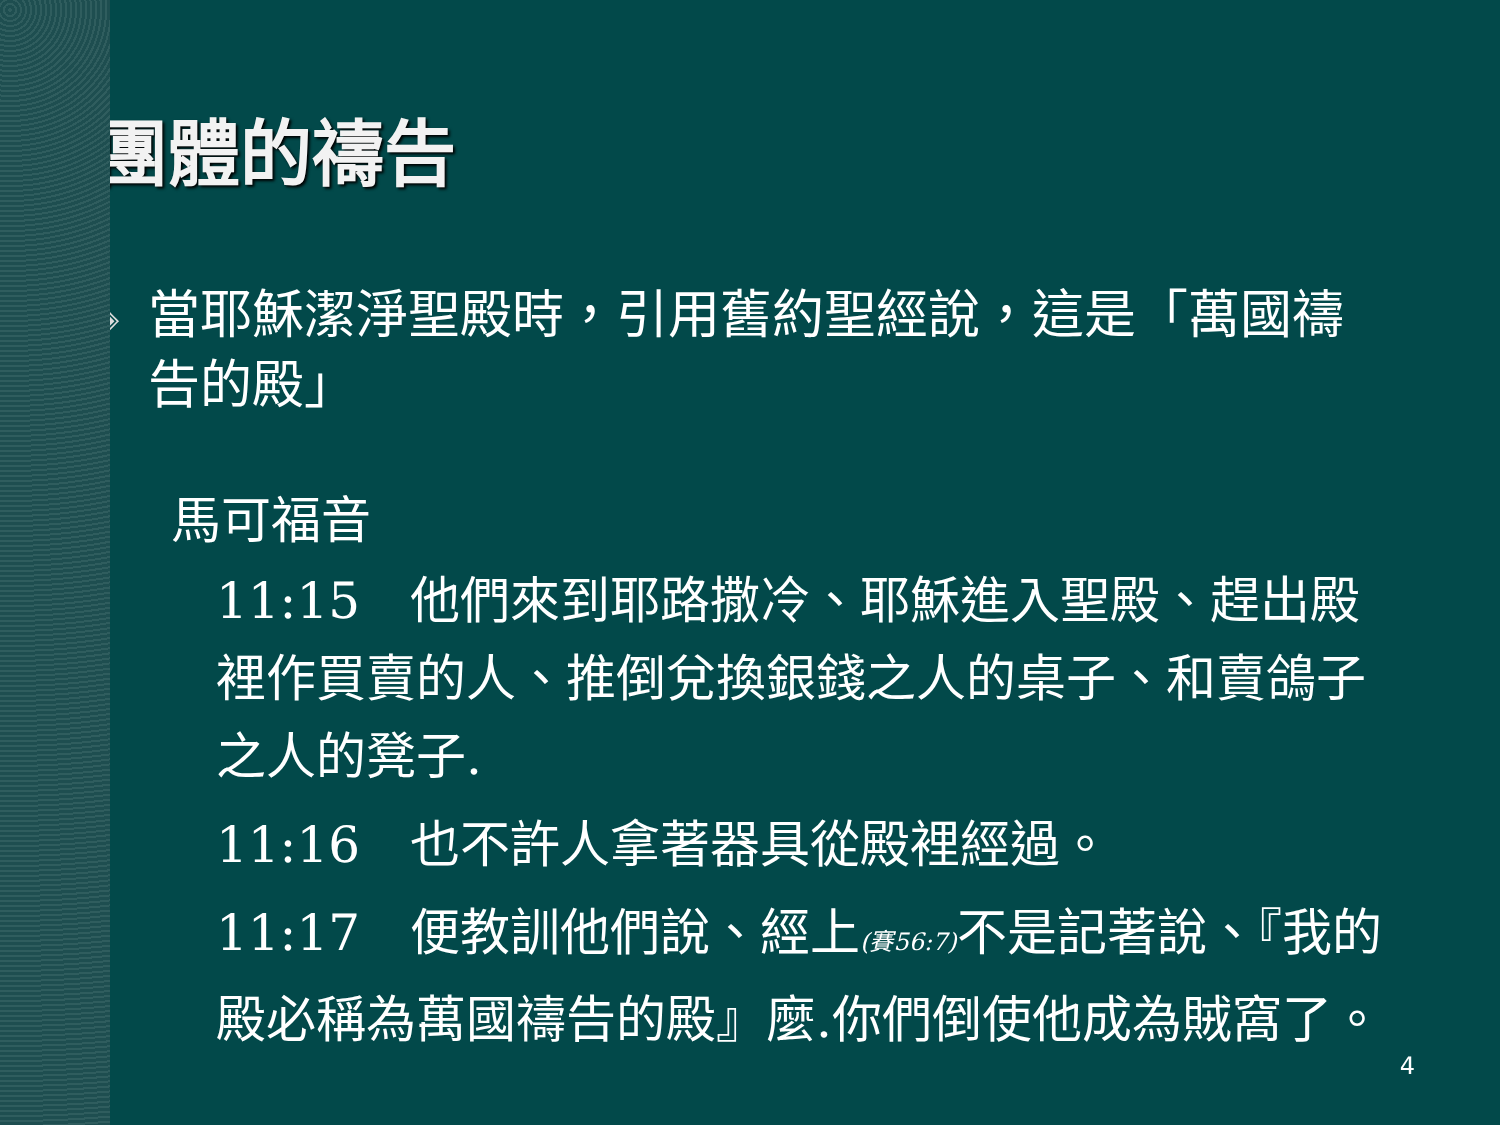團體的禱告
◈
當耶穌潔淨聖殿時，引用舊約聖經說，這是「萬國禱告的殿」
馬可福音
11:15　他們來到耶路撒冷、耶穌進入聖殿、趕出殿裡作買賣的人、推倒兌換銀錢之人的桌子、和賣鴿子之人的凳子.
11:16　也不許人拿著器具從殿裡經過。
11:17　便教訓他們說、經上(賽56:7) 不是記著說、『我的殿必稱為萬國禱告的殿』麼.你們倒使他成為賊窩了。
4